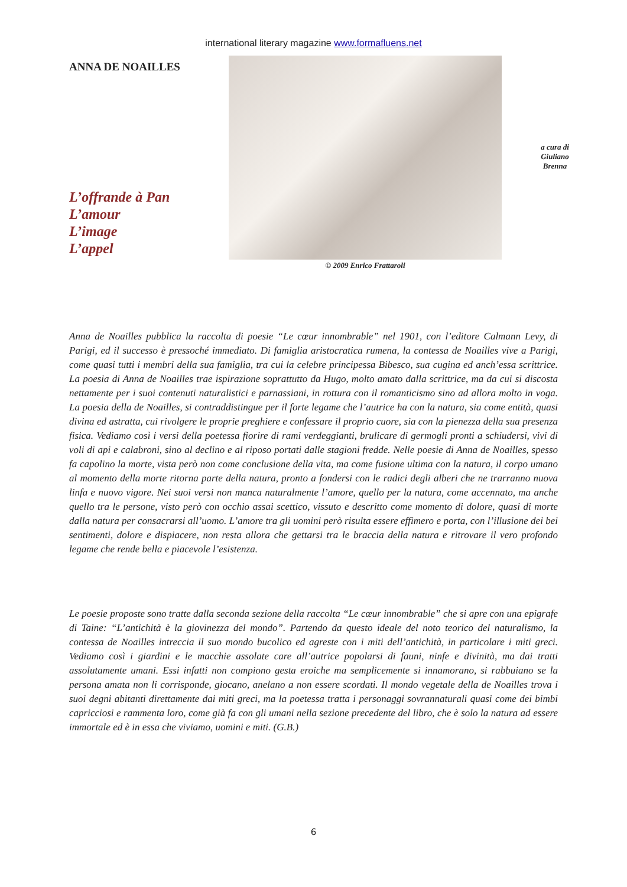international literary magazine www.formafluens.net
ANNA DE NOAILLES
L’offrande à Pan
L’amour
L’image
L’appel
© 2009 Enrico Frattaroli
a cura di
Giuliano
Brenna
Anna de Noailles pubblica la raccolta di poesie “Le cœur innombrable” nel 1901, con l’editore Calmann Levy, di Parigi, ed il successo è pressoché immediato. Di famiglia aristocratica rumena, la contessa de Noailles vive a Parigi, come quasi tutti i membri della sua famiglia, tra cui la celebre principessa Bibesco, sua cugina ed anch’essa scrittrice. La poesia di Anna de Noailles trae ispirazione soprattutto da Hugo, molto amato dalla scrittrice, ma da cui si discosta nettamente per i suoi contenuti naturalistici e parnassiani, in rottura con il romanticismo sino ad allora molto in voga. La poesia della de Noailles, si contraddistingue per il forte legame che l’autrice ha con la natura, sia come entità, quasi divina ed astratta, cui rivolgere le proprie preghiere e confessare il proprio cuore, sia con la pienezza della sua presenza fisica. Vediamo così i versi della poetessa fiorire di rami verdeggianti, brulicare di germogli pronti a schiudersi, vivi di voli di api e calabroni, sino al declino e al riposo portati dalle stagioni fredde. Nelle poesie di Anna de Noailles, spesso fa capolino la morte, vista però non come conclusione della vita, ma come fusione ultima con la natura, il corpo umano al momento della morte ritorna parte della natura, pronto a fondersi con le radici degli alberi che ne trarranno nuova linfa e nuovo vigore. Nei suoi versi non manca naturalmente l’amore, quello per la natura, come accennato, ma anche quello tra le persone, visto però con occhio assai scettico, vissuto e descritto come momento di dolore, quasi di morte dalla natura per consacrarsi all’uomo. L’amore tra gli uomini però risulta essere effimero e porta, con l’illusione dei bei sentimenti, dolore e dispiacere, non resta allora che gettarsi tra le braccia della natura e ritrovare il vero profondo legame che rende bella e piacevole l’esistenza.
Le poesie proposte sono tratte dalla seconda sezione della raccolta “Le cœur innombrable” che si apre con una epigrafe di Taine: “L’antichità è la giovinezza del mondo”. Partendo da questo ideale del noto teorico del naturalismo, la contessa de Noailles intreccia il suo mondo bucolico ed agreste con i miti dell’antichità, in particolare i miti greci. Vediamo così i giardini e le macchie assolate care all’autrice popolarsi di fauni, ninfe e divinità, ma dai tratti assolutamente umani. Essi infatti non compiono gesta eroiche ma semplicemente si innamorano, si rabbuiano se la persona amata non li corrisponde, giocano, anelano a non essere scordati. Il mondo vegetale della de Noailles trova i suoi degni abitanti direttamente dai miti greci, ma la poetessa tratta i personaggi sovrannaturali quasi come dei bimbi capricciosi e rammenta loro, come già fa con gli umani nella sezione precedente del libro, che è solo la natura ad essere immortale ed è in essa che viviamo, uomini e miti. (G.B.)
6